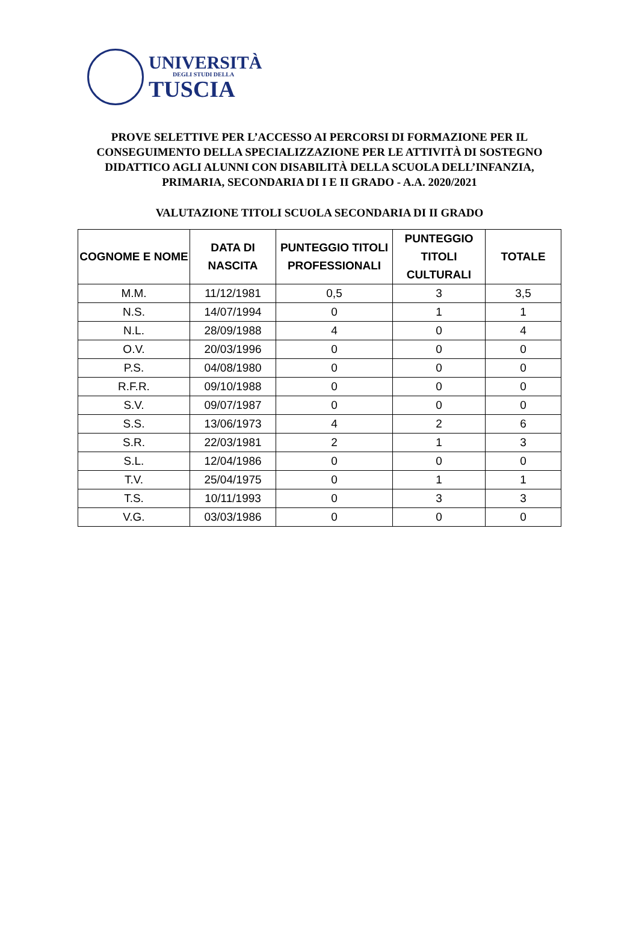UNIVERSITÀ
DEGLI STUDI DELLA
TUSCIA
PROVE SELETTIVE PER L’ACCESSO AI PERCORSI DI FORMAZIONE PER IL CONSEGUIMENTO DELLA SPECIALIZZAZIONE PER LE ATTIVITÀ DI SOSTEGNO DIDATTICO AGLI ALUNNI CON DISABILITÀ DELLA SCUOLA DELL’INFANZIA, PRIMARIA, SECONDARIA DI I E II GRADO - A.A. 2020/2021
VALUTAZIONE TITOLI SCUOLA SECONDARIA DI II GRADO
| COGNOME E NOME | DATA DI NASCITA | PUNTEGGIO TITOLI PROFESSIONALI | PUNTEGGIO TITOLI CULTURALI | TOTALE |
| --- | --- | --- | --- | --- |
| M.M. | 11/12/1981 | 0,5 | 3 | 3,5 |
| N.S. | 14/07/1994 | 0 | 1 | 1 |
| N.L. | 28/09/1988 | 4 | 0 | 4 |
| O.V. | 20/03/1996 | 0 | 0 | 0 |
| P.S. | 04/08/1980 | 0 | 0 | 0 |
| R.F.R. | 09/10/1988 | 0 | 0 | 0 |
| S.V. | 09/07/1987 | 0 | 0 | 0 |
| S.S. | 13/06/1973 | 4 | 2 | 6 |
| S.R. | 22/03/1981 | 2 | 1 | 3 |
| S.L. | 12/04/1986 | 0 | 0 | 0 |
| T.V. | 25/04/1975 | 0 | 1 | 1 |
| T.S. | 10/11/1993 | 0 | 3 | 3 |
| V.G. | 03/03/1986 | 0 | 0 | 0 |